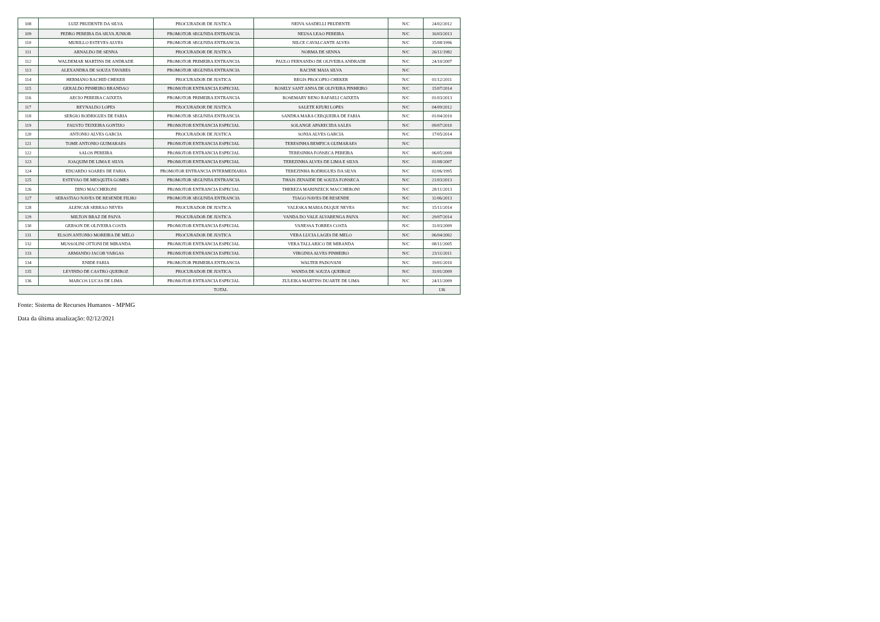| 108 | LUIZ PRUDENTE DA SILVA | PROCURADOR DE JUSTICA | NEIVA SASDELLI PRUDENTE | N/C | 24/02/2012 |
| 109 | PEDRO PEREIRA DA SILVA JUNIOR | PROMOTOR SEGUNDA ENTRANCIA | NEUSA LEAO PEREIRA | N/C | 16/03/2013 |
| 110 | MURILLO ESTEVES ALVES | PROMOTOR SEGUNDA ENTRANCIA | NILCE CAVALCANTE ALVES | N/C | 15/08/1996 |
| 111 | ARNALDO DE SENNA | PROCURADOR DE JUSTICA | NORMA DE SENNA | N/C | 26/11/1982 |
| 112 | WALDEMAR MARTINS DE ANDRADE | PROMOTOR PRIMEIRA ENTRANCIA | PAULO FERNANDO DE OLIVEIRA ANDRADE | N/C | 24/10/2007 |
| 113 | ALEXANDRA DE SOUZA TAVARES | PROMOTOR SEGUNDA ENTRANCIA | RACINE MAIA SILVA | N/C | |
| 114 | HERMANO RACHID CHEKER | PROCURADOR DE JUSTICA | REGIS PROCOPIO CHEKER | N/C | 01/12/2011 |
| 115 | GERALDO PINHEIRO BRANDAO | PROMOTOR ENTRANCIA ESPECIAL | ROSELY SANT ANNA DE OLIVEIRA PINHEIRO | N/C | 15/07/2014 |
| 116 | AECIO PEREIRA CAIXETA | PROMOTOR PRIMEIRA ENTRANCIA | ROSEMARY RENO RAFAELI CAIXETA | N/C | 01/03/2013 |
| 117 | REYNALDO LOPES | PROCURADOR DE JUSTICA | SALETE KFURI LOPES | N/C | 04/09/2012 |
| 118 | SERGIO RODRIGUES DE FARIA | PROMOTOR SEGUNDA ENTRANCIA | SANDRA MARA CERQUEIRA DE FARIA | N/C | 01/04/2010 |
| 119 | FAUSTO TEIXEIRA GONTIJO | PROMOTOR ENTRANCIA ESPECIAL | SOLANGE APARECIDA SALES | N/C | 09/07/2010 |
| 120 | ANTONIO ALVES GARCIA | PROCURADOR DE JUSTICA | SONIA ALVES GARCIA | N/C | 17/05/2014 |
| 121 | TOME ANTONIO GUIMARAES | PROMOTOR ENTRANCIA ESPECIAL | TERESINHA BEMFICA GUIMARAES | N/C | |
| 122 | SALOS PEREIRA | PROMOTOR ENTRANCIA ESPECIAL | TERESINHA FONSECA PEREIRA | N/C | 06/05/2008 |
| 123 | JOAQUIM DE LIMA E SILVA | PROMOTOR ENTRANCIA ESPECIAL | TEREZINHA ALVES DE LIMA E SILVA | N/C | 01/08/2007 |
| 124 | EDUARDO SOARES DE FARIA | PROMOTOR ENTRANCIA INTERMEDIARIA | TEREZINHA RODRIGUES DA SILVA | N/C | 02/06/1995 |
| 125 | ESTEVAO DE MESQUITA GOMES | PROMOTOR SEGUNDA ENTRANCIA | THAIS ZENAIDE DE SOUZA FONSECA | N/C | 21/03/2013 |
| 126 | DINO MACCHERONI | PROMOTOR ENTRANCIA ESPECIAL | THEREZA MARINZECK MACCHERONI | N/C | 28/11/2013 |
| 127 | SEBASTIAO NAVES DE RESENDE FILHO | PROMOTOR SEGUNDA ENTRANCIA | TIAGO NAVES DE RESENDE | N/C | 11/06/2013 |
| 128 | ALENCAR SERRAO NEVES | PROCURADOR DE JUSTICA | VALESKA MARIA DUQUE NEVES | N/C | 15/11/2014 |
| 129 | MILTON BRAZ DE PAIVA | PROCURADOR DE JUSTICA | VANDA DO VALE ALVARENGA PAIVA | N/C | 29/07/2014 |
| 130 | GERSON DE OLIVEIRA COSTA | PROMOTOR ENTRANCIA ESPECIAL | VANESSA TORRES COSTA | N/C | 31/03/2009 |
| 131 | ELSON ANTONIO MOREIRA DE MELO | PROCURADOR DE JUSTICA | VERA LUCIA LAGES DE MELO | N/C | 06/04/2002 |
| 132 | MUSSOLINI OTTONI DE MIRANDA | PROMOTOR ENTRANCIA ESPECIAL | VERA TALLARICO DE MIRANDA | N/C | 08/11/2005 |
| 133 | ARMANDO JACOB VARGAS | PROMOTOR ENTRANCIA ESPECIAL | VIRGINIA ALVES PINHEIRO | N/C | 23/11/2011 |
| 134 | ENIDE FARIA | PROMOTOR PRIMEIRA ENTRANCIA | WALTER PADOVANI | N/C | 19/01/2010 |
| 135 | LEVINDO DE CASTRO QUEIROZ | PROCURADOR DE JUSTICA | WANDA DE SOUZA QUEIROZ | N/C | 31/01/2009 |
| 136 | MARCOS LUCAS DE LIMA | PROMOTOR ENTRANCIA ESPECIAL | ZULEIKA MARTINS DUARTE DE LIMA | N/C | 24/11/2009 |
| TOTAL | | | | | 136 |
Fonte: Sistema de Recursos Humanos - MPMG
Data da última atualização: 02/12/2021